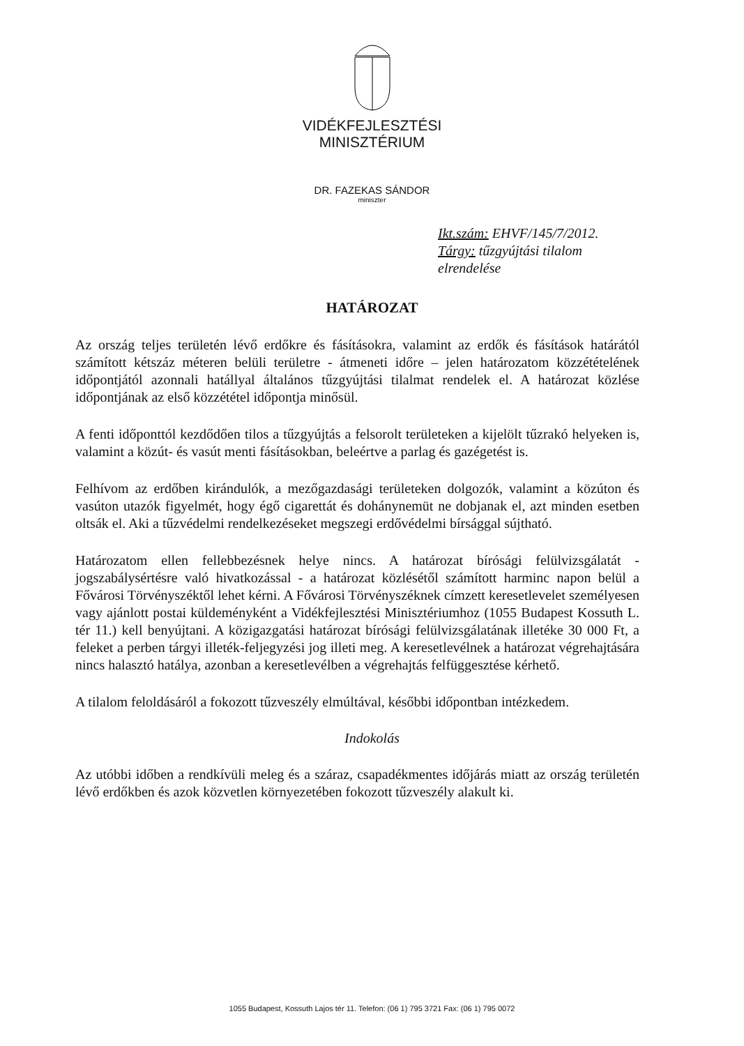VIDÉKFEJLESZTÉSI
MINISZTÉRIUM
DR. FAZEKAS SÁNDOR
miniszter
Ikt.szám: EHVF/145/7/2012.
Tárgy: tűzgyújtási tilalom elrendelése
HATÁROZAT
Az ország teljes területén lévő erdőkre és fásításokra, valamint az erdők és fásítások határától számított kétszáz méteren belüli területre - átmeneti időre – jelen határozatom közzétételének időpontjától azonnali hatállyal általános tűzgyújtási tilalmat rendelek el. A határozat közlése időpontjának az első közzététel időpontja minősül.
A fenti időponttól kezdődően tilos a tűzgyújtás a felsorolt területeken a kijelölt tűzrakó helyeken is, valamint a közút- és vasút menti fásításokban, beleértve a parlag és gazégetést is.
Felhívom az erdőben kirándulók, a mezőgazdasági területeken dolgozók, valamint a közúton és vasúton utazók figyelmét, hogy égő cigarettát és dohánynemüt ne dobjanak el, azt minden esetben oltsák el. Aki a tűzvédelmi rendelkezéseket megszegi erdővédelmi bírsággal sújtható.
Határozatom ellen fellebbezésnek helye nincs. A határozat bírósági felülvizsgálatát - jogszabálysértésre való hivatkozással - a határozat közlésétől számított harminc napon belül a Fővárosi Törvényszéktől lehet kérni. A Fővárosi Törvényszéknek címzett keresetlevelet személyesen vagy ajánlott postai küldeményként a Vidékfejlesztési Minisztériumhoz (1055 Budapest Kossuth L. tér 11.) kell benyújtani. A közigazgatási határozat bírósági felülvizsgálatának illetéke 30 000 Ft, a feleket a perben tárgyi illeték-feljegyzési jog illeti meg. A keresetlevélnek a határozat végrehajtására nincs halasztó hatálya, azonban a keresetlevélben a végrehajtás felfüggesztése kérhető.
A tilalom feloldásáról a fokozott tűzveszély elmúltával, későbbi időpontban intézkedem.
Indokolás
Az utóbbi időben a rendkívüli meleg és a száraz, csapadékmentes időjárás miatt az ország területén lévő erdőkben és azok közvetlen környezetében fokozott tűzveszély alakult ki.
1055 Budapest, Kossuth Lajos tér 11. Telefon: (06 1) 795 3721 Fax: (06 1) 795 0072